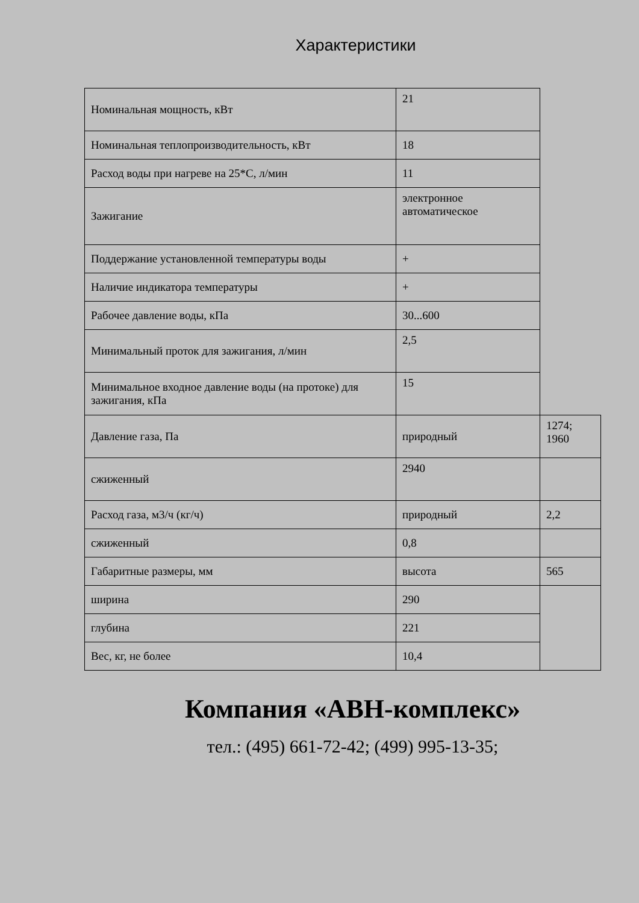Характеристики
| Номинальная мощность, кВт | 21 | |
| Номинальная теплопроизводительность, кВт | 18 | |
| Расход воды при нагреве на 25*С, л/мин | 11 | |
| Зажигание | электронное автоматическое | |
| Поддержание установленной температуры воды | + | |
| Наличие индикатора температуры | + | |
| Рабочее давление воды, кПа | 30...600 | |
| Минимальный проток для зажигания, л/мин | 2,5 | |
| Минимальное входное давление воды (на протоке) для зажигания, кПа | 15 | |
| Давление газа, Па | природный | 1274; 1960 |
| сжиженный | 2940 | |
| Расход газа, м3/ч (кг/ч) | природный | 2,2 |
| сжиженный | 0,8 | |
| Габаритные размеры, мм | высота | 565 |
| ширина | 290 | |
| глубина | 221 | |
| Вес, кг, не более | 10,4 | |
Компания «АВН-комплекс»
тел.: (495) 661-72-42; (499) 995-13-35;